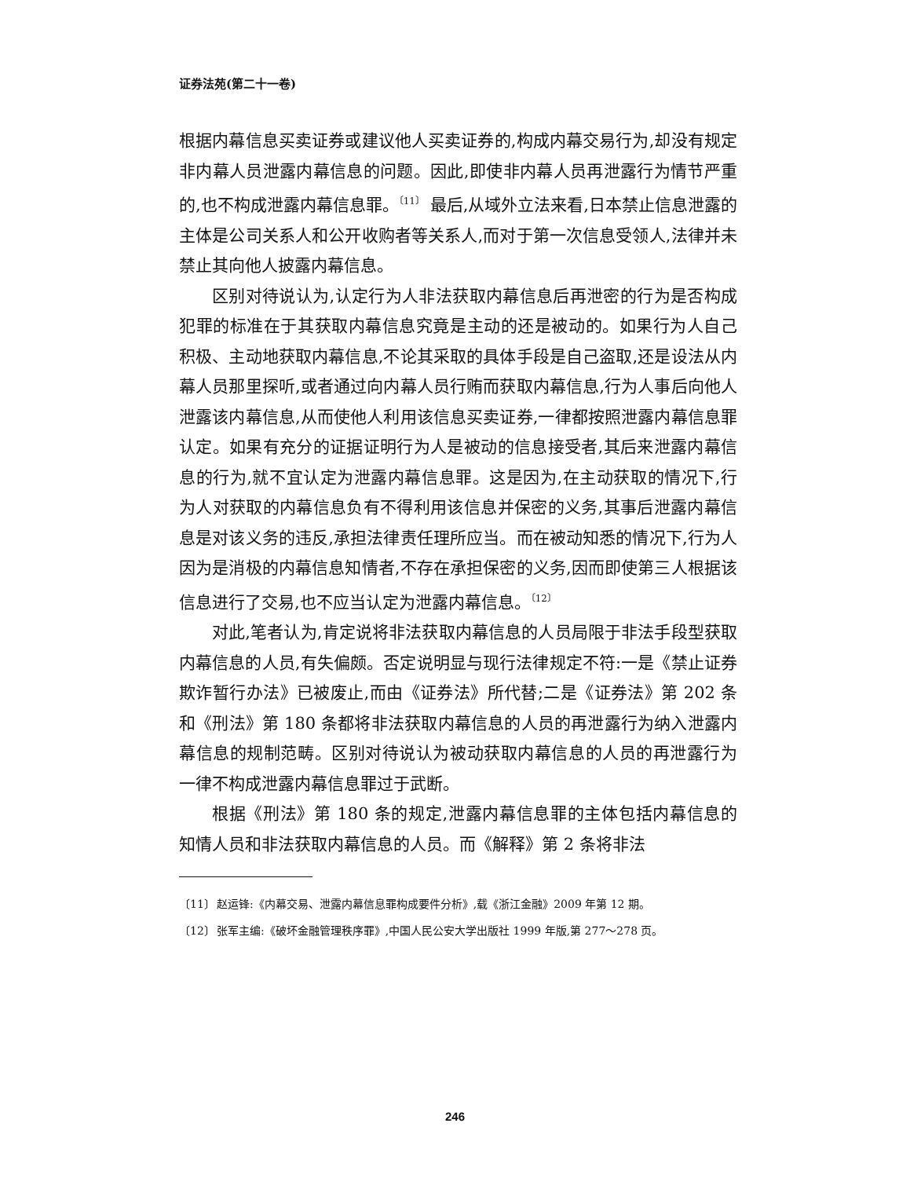证券法苑(第二十一卷)
根据内幕信息买卖证券或建议他人买卖证券的,构成内幕交易行为,却没有规定非内幕人员泄露内幕信息的问题。因此,即使非内幕人员再泄露行为情节严重的,也不构成泄露内幕信息罪。<sup>〔11〕</sup> 最后,从域外立法来看,日本禁止信息泄露的主体是公司关系人和公开收购者等关系人,而对于第一次信息受领人,法律并未禁止其向他人披露内幕信息。
区别对待说认为,认定行为人非法获取内幕信息后再泄密的行为是否构成犯罪的标准在于其获取内幕信息究竟是主动的还是被动的。如果行为人自己积极、主动地获取内幕信息,不论其采取的具体手段是自己盗取,还是设法从内幕人员那里探听,或者通过向内幕人员行贿而获取内幕信息,行为人事后向他人泄露该内幕信息,从而使他人利用该信息买卖证券,一律都按照泄露内幕信息罪认定。如果有充分的证据证明行为人是被动的信息接受者,其后来泄露内幕信息的行为,就不宜认定为泄露内幕信息罪。这是因为,在主动获取的情况下,行为人对获取的内幕信息负有不得利用该信息并保密的义务,其事后泄露内幕信息是对该义务的违反,承担法律责任理所应当。而在被动知悉的情况下,行为人因为是消极的内幕信息知情者,不存在承担保密的义务,因而即使第三人根据该信息进行了交易,也不应当认定为泄露内幕信息。<sup>〔12〕</sup>
对此,笔者认为,肯定说将非法获取内幕信息的人员局限于非法手段型获取内幕信息的人员,有失偏颇。否定说明显与现行法律规定不符:一是《禁止证券欺诈暂行办法》已被废止,而由《证券法》所代替;二是《证券法》第 202 条和《刑法》第 180 条都将非法获取内幕信息的人员的再泄露行为纳入泄露内幕信息的规制范畴。区别对待说认为被动获取内幕信息的人员的再泄露行为一律不构成泄露内幕信息罪过于武断。
根据《刑法》第 180 条的规定,泄露内幕信息罪的主体包括内幕信息的知情人员和非法获取内幕信息的人员。而《解释》第 2 条将非法
〔11〕 赵运锋:《内幕交易、泄露内幕信息罪构成要件分析》,载《浙江金融》2009 年第 12 期。
〔12〕 张军主编:《破坏金融管理秩序罪》,中国人民公安大学出版社 1999 年版,第 277～278 页。
246